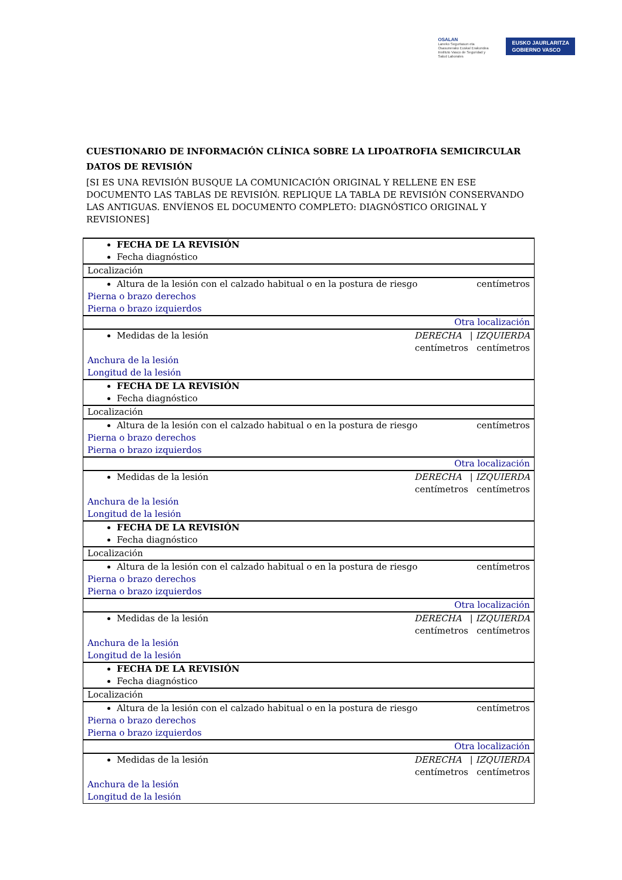OSALAN
Laneko Segurtasun eta
Osasunerako Euskal Erakundea
Instituto Vasco de Seguridad y
Salud Laborales
EUSKO JAURLARITZA
GOBIERNO VASCO
CUESTIONARIO DE INFORMACIÓN CLÍNICA SOBRE LA LIPOATROFIA SEMICIRCULAR
DATOS DE REVISIÓN
[SI ES UNA REVISIÓN BUSQUE LA COMUNICACIÓN ORIGINAL Y RELLENE EN ESE DOCUMENTO LAS TABLAS DE REVISIÓN. REPLIQUE LA TABLA DE REVISIÓN CONSERVANDO LAS ANTIGUAS. ENVÍENOS EL DOCUMENTO COMPLETO: DIAGNÓSTICO ORIGINAL Y REVISIONES]
| FECHA DE LA REVISIÓN Fecha diagnóstico |
| Localización |
| Altura de la lesión con el calzado habitual o en la postura de riesgo centímetros Pierna o brazo derechos Pierna o brazo izquierdos |
| Otra localización |
| Medidas de la lesión DERECHA / IZQUIERDA centímetros centímetros Anchura de la lesión Longitud de la lesión |
| FECHA DE LA REVISIÓN Fecha diagnóstico |
| Localización |
| Altura de la lesión con el calzado habitual o en la postura de riesgo centímetros Pierna o brazo derechos Pierna o brazo izquierdos |
| Otra localización |
| Medidas de la lesión DERECHA / IZQUIERDA centímetros centímetros Anchura de la lesión Longitud de la lesión |
| FECHA DE LA REVISIÓN Fecha diagnóstico |
| Localización |
| Altura de la lesión con el calzado habitual o en la postura de riesgo centímetros Pierna o brazo derechos Pierna o brazo izquierdos |
| Otra localización |
| Medidas de la lesión DERECHA / IZQUIERDA centímetros centímetros Anchura de la lesión Longitud de la lesión |
| FECHA DE LA REVISIÓN Fecha diagnóstico |
| Localización |
| Altura de la lesión con el calzado habitual o en la postura de riesgo centímetros Pierna o brazo derechos Pierna o brazo izquierdos |
| Otra localización |
| Medidas de la lesión DERECHA / IZQUIERDA centímetros centímetros Anchura de la lesión Longitud de la lesión |